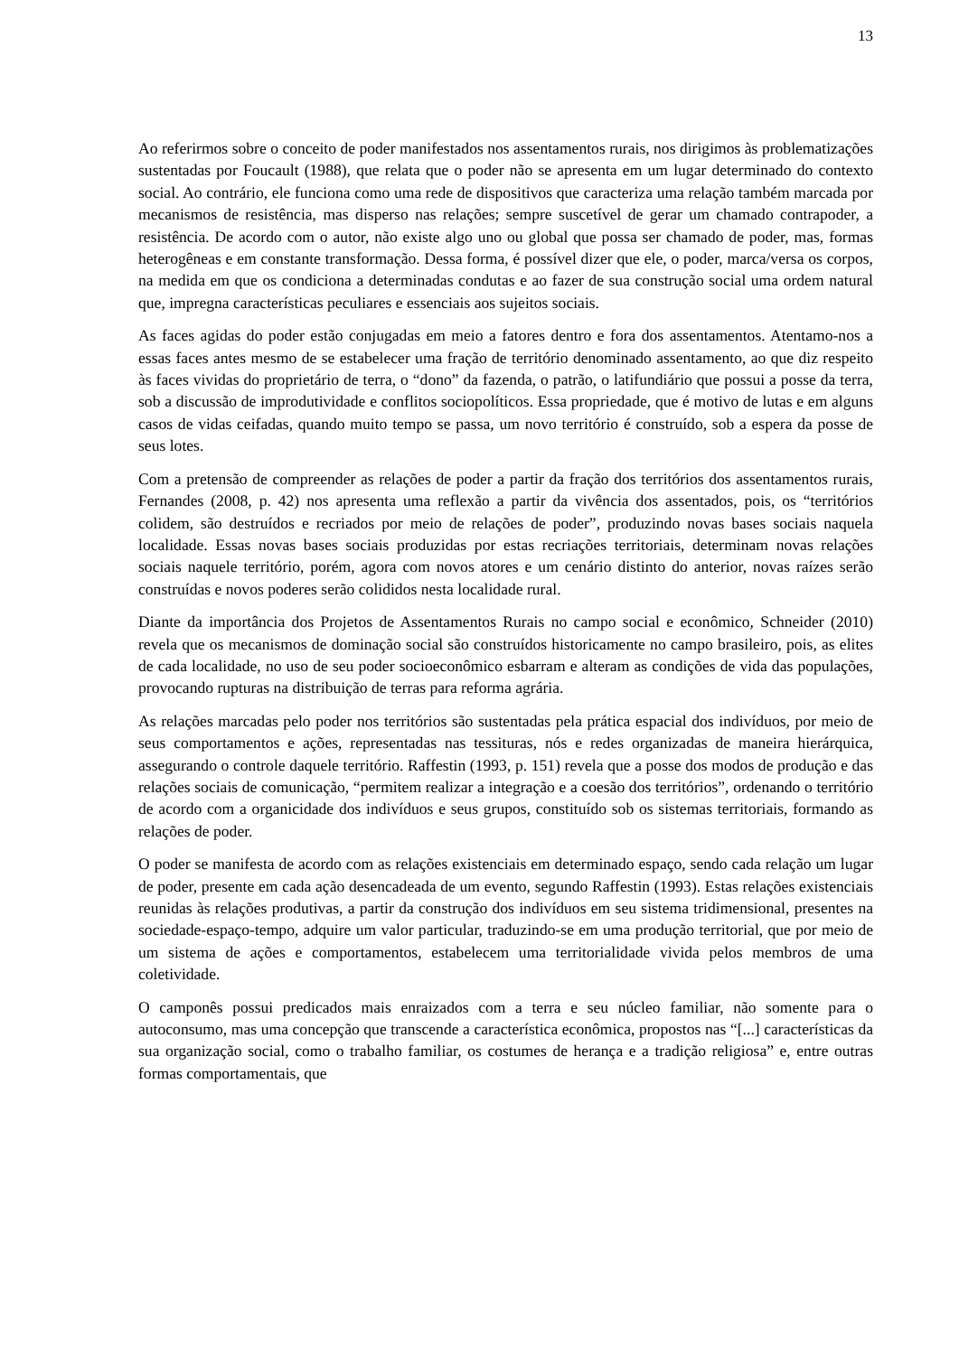13
Ao referirmos sobre o conceito de poder manifestados nos assentamentos rurais, nos dirigimos às problematizações sustentadas por Foucault (1988), que relata que o poder não se apresenta em um lugar determinado do contexto social. Ao contrário, ele funciona como uma rede de dispositivos que caracteriza uma relação também marcada por mecanismos de resistência, mas disperso nas relações; sempre suscetível de gerar um chamado contrapoder, a resistência. De acordo com o autor, não existe algo uno ou global que possa ser chamado de poder, mas, formas heterogêneas e em constante transformação. Dessa forma, é possível dizer que ele, o poder, marca/versa os corpos, na medida em que os condiciona a determinadas condutas e ao fazer de sua construção social uma ordem natural que, impregna características peculiares e essenciais aos sujeitos sociais.
As faces agidas do poder estão conjugadas em meio a fatores dentro e fora dos assentamentos. Atentamo-nos a essas faces antes mesmo de se estabelecer uma fração de território denominado assentamento, ao que diz respeito às faces vividas do proprietário de terra, o “dono” da fazenda, o patrão, o latifundiário que possui a posse da terra, sob a discussão de improdutividade e conflitos sociopolíticos. Essa propriedade, que é motivo de lutas e em alguns casos de vidas ceifadas, quando muito tempo se passa, um novo território é construído, sob a espera da posse de seus lotes.
Com a pretensão de compreender as relações de poder a partir da fração dos territórios dos assentamentos rurais, Fernandes (2008, p. 42) nos apresenta uma reflexão a partir da vivência dos assentados, pois, os “territórios colidem, são destruídos e recriados por meio de relações de poder”, produzindo novas bases sociais naquela localidade. Essas novas bases sociais produzidas por estas recriações territoriais, determinam novas relações sociais naquele território, porém, agora com novos atores e um cenário distinto do anterior, novas raízes serão construídas e novos poderes serão colididos nesta localidade rural.
Diante da importância dos Projetos de Assentamentos Rurais no campo social e econômico, Schneider (2010) revela que os mecanismos de dominação social são construídos historicamente no campo brasileiro, pois, as elites de cada localidade, no uso de seu poder socioeconômico esbarram e alteram as condições de vida das populações, provocando rupturas na distribuição de terras para reforma agrária.
As relações marcadas pelo poder nos territórios são sustentadas pela prática espacial dos indivíduos, por meio de seus comportamentos e ações, representadas nas tessituras, nós e redes organizadas de maneira hierárquica, assegurando o controle daquele território. Raffestin (1993, p. 151) revela que a posse dos modos de produção e das relações sociais de comunicação, “permitem realizar a integração e a coesão dos territórios”, ordenando o território de acordo com a organicidade dos indivíduos e seus grupos, constituído sob os sistemas territoriais, formando as relações de poder.
O poder se manifesta de acordo com as relações existenciais em determinado espaço, sendo cada relação um lugar de poder, presente em cada ação desencadeada de um evento, segundo Raffestin (1993). Estas relações existenciais reunidas às relações produtivas, a partir da construção dos indivíduos em seu sistema tridimensional, presentes na sociedade-espaço-tempo, adquire um valor particular, traduzindo-se em uma produção territorial, que por meio de um sistema de ações e comportamentos, estabelecem uma territorialidade vivida pelos membros de uma coletividade.
O camponês possui predicados mais enraizados com a terra e seu núcleo familiar, não somente para o autoconsumo, mas uma concepção que transcende a característica econômica, propostos nas “[...] características da sua organização social, como o trabalho familiar, os costumes de herança e a tradição religiosa” e, entre outras formas comportamentais, que